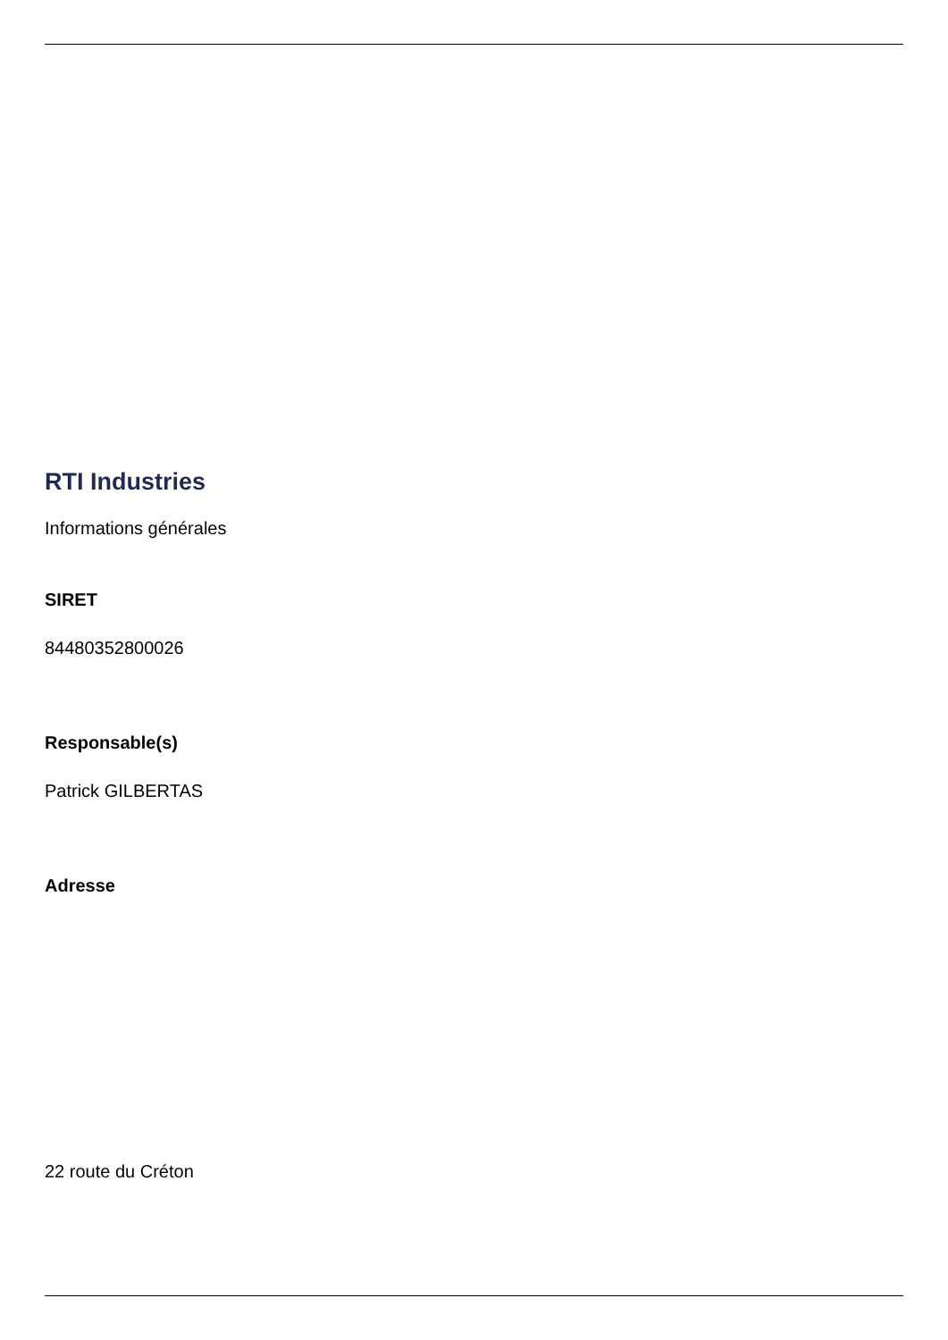RTI Industries
Informations générales
SIRET
84480352800026
Responsable(s)
Patrick GILBERTAS
Adresse
22 route du Créton